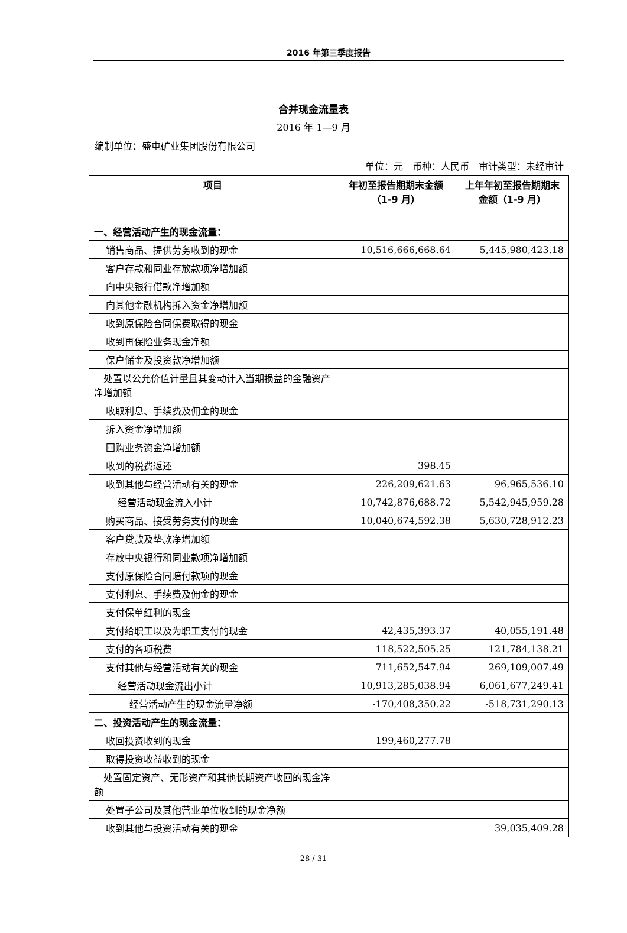2016 年第三季度报告
合并现金流量表
2016 年 1—9 月
编制单位：盛屯矿业集团股份有限公司
单位：元　币种：人民币　审计类型：未经审计
| 项目 | 年初至报告期期末金额 （1-9 月） | 上年年初至报告期期末金额（1-9 月） |
| --- | --- | --- |
| 一、经营活动产生的现金流量： | | |
| 销售商品、提供劳务收到的现金 | 10,516,666,668.64 | 5,445,980,423.18 |
| 客户存款和同业存放款项净增加额 | | |
| 向中央银行借款净增加额 | | |
| 向其他金融机构拆入资金净增加额 | | |
| 收到原保险合同保费取得的现金 | | |
| 收到再保险业务现金净额 | | |
| 保户储金及投资款净增加额 | | |
| 处置以公允价值计量且其变动计入当期损益的金融资产净增加额 | | |
| 收取利息、手续费及佣金的现金 | | |
| 拆入资金净增加额 | | |
| 回购业务资金净增加额 | | |
| 收到的税费返还 | 398.45 | |
| 收到其他与经营活动有关的现金 | 226,209,621.63 | 96,965,536.10 |
| 经营活动现金流入小计 | 10,742,876,688.72 | 5,542,945,959.28 |
| 购买商品、接受劳务支付的现金 | 10,040,674,592.38 | 5,630,728,912.23 |
| 客户贷款及垫款净增加额 | | |
| 存放中央银行和同业款项净增加额 | | |
| 支付原保险合同赔付款项的现金 | | |
| 支付利息、手续费及佣金的现金 | | |
| 支付保单红利的现金 | | |
| 支付给职工以及为职工支付的现金 | 42,435,393.37 | 40,055,191.48 |
| 支付的各项税费 | 118,522,505.25 | 121,784,138.21 |
| 支付其他与经营活动有关的现金 | 711,652,547.94 | 269,109,007.49 |
| 经营活动现金流出小计 | 10,913,285,038.94 | 6,061,677,249.41 |
| 经营活动产生的现金流量净额 | -170,408,350.22 | -518,731,290.13 |
| 二、投资活动产生的现金流量： | | |
| 收回投资收到的现金 | 199,460,277.78 | |
| 取得投资收益收到的现金 | | |
| 处置固定资产、无形资产和其他长期资产收回的现金净额 | | |
| 处置子公司及其他营业单位收到的现金净额 | | |
| 收到其他与投资活动有关的现金 | | 39,035,409.28 |
28 / 31